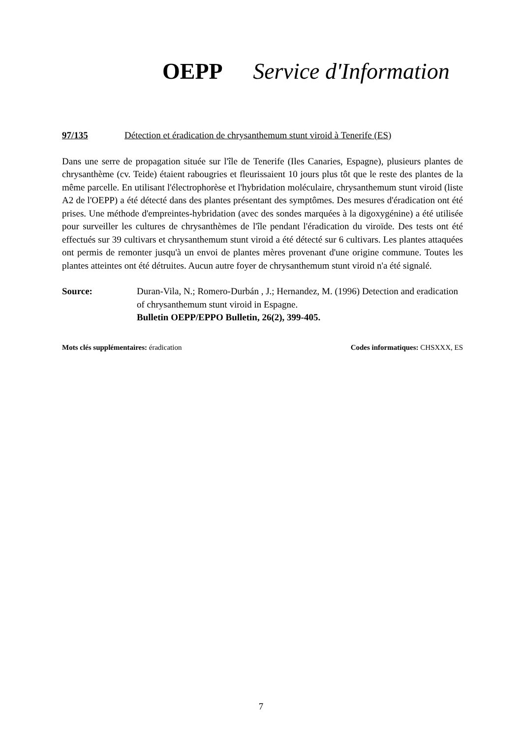OEPP Service d'Information
97/135 Détection et éradication de chrysanthemum stunt viroid à Tenerife (ES)
Dans une serre de propagation située sur l'île de Tenerife (Iles Canaries, Espagne), plusieurs plantes de chrysanthème (cv. Teide) étaient rabougries et fleurissaient 10 jours plus tôt que le reste des plantes de la même parcelle. En utilisant l'électrophorèse et l'hybridation moléculaire, chrysanthemum stunt viroid (liste A2 de l'OEPP) a été détecté dans des plantes présentant des symptômes. Des mesures d'éradication ont été prises. Une méthode d'empreintes-hybridation (avec des sondes marquées à la digoxygénine) a été utilisée pour surveiller les cultures de chrysanthèmes de l'île pendant l'éradication du viroïde. Des tests ont été effectués sur 39 cultivars et chrysanthemum stunt viroid a été détecté sur 6 cultivars. Les plantes attaquées ont permis de remonter jusqu'à un envoi de plantes mères provenant d'une origine commune. Toutes les plantes atteintes ont été détruites. Aucun autre foyer de chrysanthemum stunt viroid n'a été signalé.
Source: Duran-Vila, N.; Romero-Durbán , J.; Hernandez, M. (1996) Detection and eradication of chrysanthemum stunt viroid in Espagne.
Bulletin OEPP/EPPO Bulletin, 26(2), 399-405.
Mots clés supplémentaires: éradication Codes informatiques: CHSXXX, ES
7